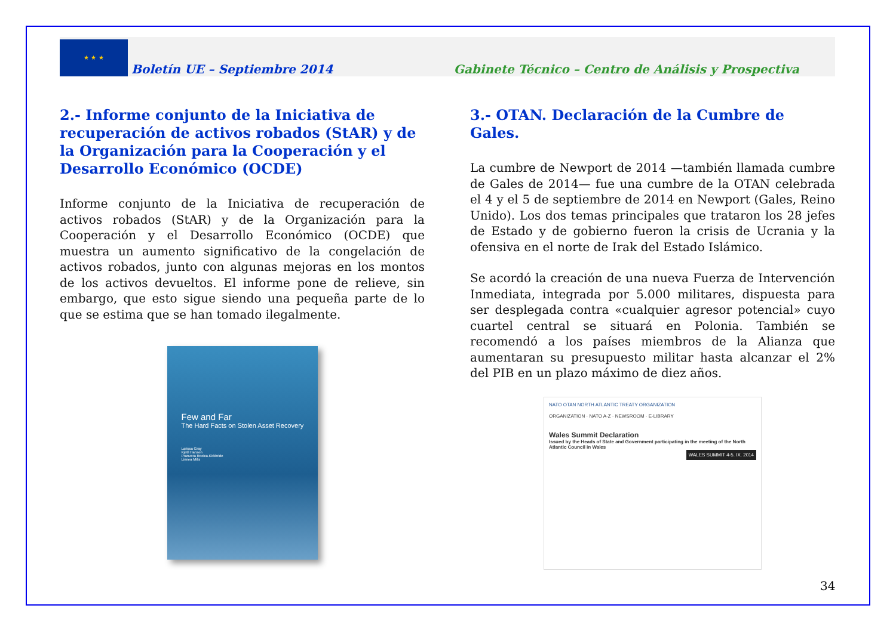★ ★ ★
Boletín UE – Septiembre 2014
Gabinete Técnico – Centro de Análisis y Prospectiva
2.- Informe conjunto de la Iniciativa de recuperación de activos robados (StAR) y de la Organización para la Cooperación y el Desarrollo Económico (OCDE)
Informe conjunto de la Iniciativa de recuperación de activos robados (StAR) y de la Organización para la Cooperación y el Desarrollo Económico (OCDE) que muestra un aumento significativo de la congelación de activos robados, junto con algunas mejoras en los montos de los activos devueltos. El informe pone de relieve, sin embargo, que esto sigue siendo una pequeña parte de lo que se estima que se han tomado ilegalmente.
Few and Far
The Hard Facts on Stolen Asset Recovery
Larissa Gray
Kjetil Hansen
Pranvera Recica-Kirkbride
Linnea Mills
3.- OTAN. Declaración de la Cumbre de Gales.
La cumbre de Newport de 2014 —también llamada cumbre de Gales de 2014— fue una cumbre de la OTAN celebrada el 4 y el 5 de septiembre de 2014 en Newport (Gales, Reino Unido). Los dos temas principales que trataron los 28 jefes de Estado y de gobierno fueron la crisis de Ucrania y la ofensiva en el norte de Irak del Estado Islámico.
Se acordó la creación de una nueva Fuerza de Intervención Inmediata, integrada por 5.000 militares, dispuesta para ser desplegada contra «cualquier agresor potencial» cuyo cuartel central se situará en Polonia. También se recomendó a los países miembros de la Alianza que aumentaran su presupuesto militar hasta alcanzar el 2% del PIB en un plazo máximo de diez años.
NATO OTAN NORTH ATLANTIC TREATY ORGANIZATION
ORGANIZATION · NATO A-Z · NEWSROOM · E-LIBRARY
Wales Summit Declaration
Issued by the Heads of State and Government participating in the meeting of the North Atlantic Council in Wales
WALES SUMMIT 4-5. IX. 2014
34